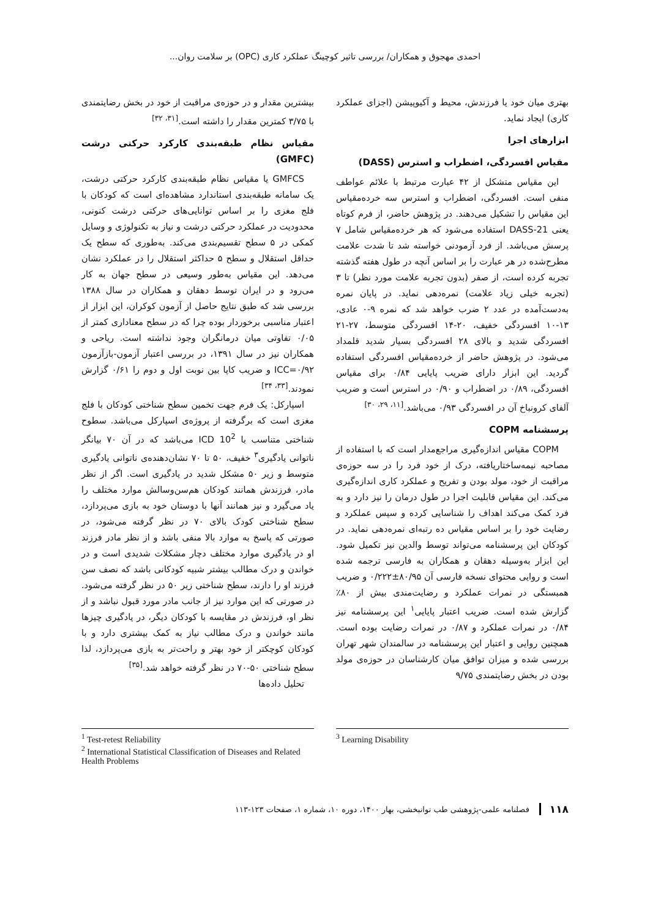احمدی مهجوق و همکاران/ بررسی تاثیر کوچینگ عملکرد کاری (OPC) بر سلامت روان...
بهتری میان خود یا فرزندش، محیط و آکیوپیشن (اجزای عملکرد کاری) ایجاد نماید.
ابزارهای اجرا
مقیاس افسردگی، اضطراب و استرس (DASS)
این مقیاس متشکل از ۴۲ عبارت مرتبط با علائم عواطف منفی است. افسردگی، اضطراب و استرس سه خرده‌مقیاس این مقیاس را تشکیل می‌دهند. در پژوهش حاضر، از فرم کوتاه یعنی DASS-21 استفاده می‌شود که هر خرده‌مقیاس شامل ۷ پرسش می‌باشد. از فرد آزمودنی خواسته شد تا شدت علامت مطرح‌شده در هر عبارت را بر اساس آنچه در طول هفته گذشته تجربه کرده است، از صفر (بدون تجربه علامت مورد نظر) تا ۳ (تجربه خیلی زیاد علامت) نمره‌دهی نماید. در پایان نمره به‌دست‌آمده در عدد ۲ ضرب خواهد شد که نمره ۹-۰ عادی، ۱۳-۱۰ افسردگی خفیف، ۲۰-۱۴ افسردگی متوسط، ۲۷-۲۱ افسردگی شدید و بالای ۲۸ افسردگی بسیار شدید قلمداد می‌شود. در پژوهش حاضر از خرده‌مقیاس افسردگی استفاده گردید. این ابزار دارای ضریب پایایی ۰/۸۴ برای مقیاس افسردگی، ۰/۸۹ در اضطراب و ۰/۹۰ در استرس است و ضریب آلفای کرونباخ آن در افسردگی ۰/۹۳ می‌باشد.<sup>[۱۱، ۲۹، ۳۰]</sup>
پرسشنامه COPM
COPM مقیاس اندازه‌گیری مراجع‌مدار است که با استفاده از مصاحبه نیمه‌ساختاریافته، درک از خود فرد را در سه حوزه‌ی مراقبت از خود، مولد بودن و تفریح و عملکرد کاری اندازه‌گیری می‌کند. این مقیاس قابلیت اجرا در طول درمان را نیز دارد و به فرد کمک می‌کند اهداف را شناسایی کرده و سپس عملکرد و رضایت خود را بر اساس مقیاس ده رتبه‌ای نمره‌دهی نماید. در کودکان این پرسشنامه می‌تواند توسط والدین نیز تکمیل شود. این ابزار به‌وسیله دهقان و همکاران به فارسی ترجمه شده است و روایی محتوای نسخه فارسی آن ۸۰/۹۵±۰/۲۲۲ و ضریب همبستگی در نمرات عملکرد و رضایت‌مندی بیش از ۸۰٪ گزارش شده است. ضریب اعتبار پایایی<sup>۱</sup> این پرسشنامه نیز ۰/۸۴ در نمرات عملکرد و ۰/۸۷ در نمرات رضایت بوده است. همچنین روایی و اعتبار این پرسشنامه در سالمندان شهر تهران بررسی شده و میزان توافق میان کارشناسان در حوزه‌ی مولد بودن در بخش رضایتمندی ۹/۷۵
بیشترین مقدار و در حوزه‌ی مراقبت از خود در بخش رضایتمندی با ۳/۷۵ کمترین مقدار را داشته است.<sup>[۳۱، ۳۲]</sup>
مقیاس نظام طبقه‌بندی کارکرد حرکتی درشت (GMFC)
GMFCS یا مقیاس نظام طبقه‌بندی کارکرد حرکتی درشت، یک سامانه طبقه‌بندی استاندارد مشاهده‌ای است که کودکان با فلج مغزی را بر اساس توانایی‌های حرکتی درشت کنونی، محدودیت در عملکرد حرکتی درشت و نیاز به تکنولوژی و وسایل کمکی در ۵ سطح تقسیم‌بندی می‌کند. به‌طوری که سطح یک حداقل استقلال و سطح ۵ حداکثر استقلال را در عملکرد نشان می‌دهد. این مقیاس به‌طور وسیعی در سطح جهان به کار می‌رود و در ایران توسط دهقان و همکاران در سال ۱۳۸۸ بررسی شد که طبق نتایج حاصل از آزمون کوکران، این ابزار از اعتبار مناسبی برخوردار بوده چرا که در سطح معناداری کمتر از ۰/۰۵ تفاوتی میان درمانگران وجود نداشته است. ریاحی و همکاران نیز در سال ۱۳۹۱، در بررسی اعتبار آزمون-بازآزمون ICC=۰/۹۲ و ضریب کاپا بین نوبت اول و دوم را ۰/۶۱ گزارش نمودند.<sup>[۳۳، ۳۴]</sup>
اسپارکل: یک فرم جهت تخمین سطح شناختی کودکان با فلج مغزی است که برگرفته از پروژه‌ی اسپارکل می‌باشد. سطوح شناختی متناسب با ICD 10<sup>2</sup> می‌باشد که در آن ۷۰ بیانگر ناتوانی یادگیری<sup>۳</sup> خفیف، ۵۰ تا ۷۰ نشان‌دهنده‌ی ناتوانی یادگیری متوسط و زیر ۵۰ مشکل شدید در یادگیری است. اگر از نظر مادر، فرزندش همانند کودکان هم‌سن‌وسالش موارد مختلف را یاد می‌گیرد و نیز همانند آنها با دوستان خود به بازی می‌پردازد، سطح شناختی کودک بالای ۷۰ در نظر گرفته می‌شود، در صورتی که پاسخ به موارد بالا منفی باشد و از نظر مادر فرزند او در یادگیری موارد مختلف دچار مشکلات شدیدی است و در خواندن و درک مطالب بیشتر شبیه کودکانی باشد که نصف سن فرزند او را دارند، سطح شناختی زیر ۵۰ در نظر گرفته می‌شود. در صورتی که این موارد نیز از جانب مادر مورد قبول نباشد و از نظر او، فرزندش در مقایسه با کودکان دیگر، در یادگیری چیزها مانند خواندن و درک مطالب نیاز به کمک بیشتری دارد و با کودکان کوچکتر از خود بهتر و راحت‌تر به بازی می‌پردازد، لذا سطح شناختی ۵۰-۷۰ در نظر گرفته خواهد شد.<sup>[۳۵]</sup>
تحلیل داده‌ها
<sup>1</sup> Test-retest Reliability
<sup>2</sup> International Statistical Classification of Diseases and Related Health Problems
<sup>3</sup> Learning Disability
۱۱۸ فصلنامه علمی-پژوهشی طب توانبخشی، بهار ۱۴۰۰، دوره ۱۰، شماره ۱، صفحات ۱۲۳-۱۱۳